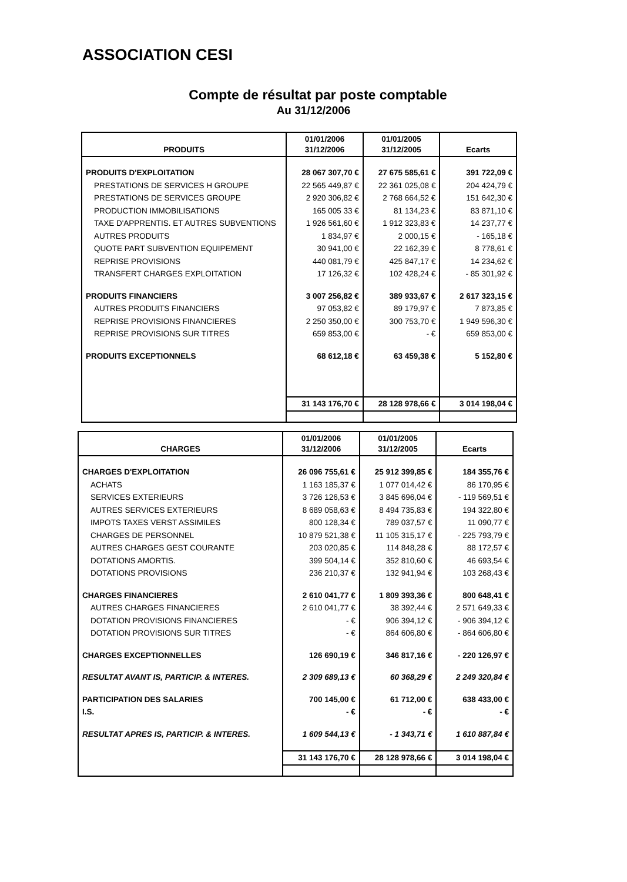ASSOCIATION CESI
Compte de résultat par poste comptable
Au 31/12/2006
| PRODUITS | 01/01/2006 31/12/2006 | 01/01/2005 31/12/2005 | Ecarts |
| --- | --- | --- | --- |
| PRODUITS D'EXPLOITATION | 28 067 307,70 € | 27 675 585,61 € | 391 722,09 € |
| PRESTATIONS DE SERVICES H GROUPE | 22 565 449,87 € | 22 361 025,08 € | 204 424,79 € |
| PRESTATIONS DE SERVICES GROUPE | 2 920 306,82 € | 2 768 664,52 € | 151 642,30 € |
| PRODUCTION IMMOBILISATIONS | 165 005 33 € | 81 134,23 € | 83 871,10 € |
| TAXE D'APPRENTIS. ET AUTRES SUBVENTIONS | 1 926 561,60 € | 1 912 323,83 € | 14 237,77 € |
| AUTRES PRODUITS | 1 834,97 € | 2 000,15 € | - 165,18 € |
| QUOTE PART SUBVENTION EQUIPEMENT | 30 941,00 € | 22 162,39 € | 8 778,61 € |
| REPRISE PROVISIONS | 440 081,79 € | 425 847,17 € | 14 234,62 € |
| TRANSFERT CHARGES EXPLOITATION | 17 126,32 € | 102 428,24 € | - 85 301,92 € |
| PRODUITS FINANCIERS | 3 007 256,82 € | 389 933,67 € | 2 617 323,15 € |
| AUTRES PRODUITS FINANCIERS | 97 053,82 € | 89 179,97 € | 7 873,85 € |
| REPRISE PROVISIONS FINANCIERES | 2 250 350,00 € | 300 753,70 € | 1 949 596,30 € |
| REPRISE PROVISIONS SUR TITRES | 659 853,00 € | - € | 659 853,00 € |
| PRODUITS EXCEPTIONNELS | 68 612,18 € | 63 459,38 € | 5 152,80 € |
| | 31 143 176,70 € | 28 128 978,66 € | 3 014 198,04 € |
| CHARGES | 01/01/2006 31/12/2006 | 01/01/2005 31/12/2005 | Ecarts |
| --- | --- | --- | --- |
| CHARGES D'EXPLOITATION | 26 096 755,61 € | 25 912 399,85 € | 184 355,76 € |
| ACHATS | 1 163 185,37 € | 1 077 014,42 € | 86 170,95 € |
| SERVICES EXTERIEURS | 3 726 126,53 € | 3 845 696,04 € | - 119 569,51 € |
| AUTRES SERVICES EXTERIEURS | 8 689 058,63 € | 8 494 735,83 € | 194 322,80 € |
| IMPOTS TAXES VERST ASSIMILES | 800 128,34 € | 789 037,57 € | 11 090,77 € |
| CHARGES DE PERSONNEL | 10 879 521,38 € | 11 105 315,17 € | - 225 793,79 € |
| AUTRES CHARGES GEST COURANTE | 203 020,85 € | 114 848,28 € | 88 172,57 € |
| DOTATIONS AMORTIS. | 399 504,14 € | 352 810,60 € | 46 693,54 € |
| DOTATIONS PROVISIONS | 236 210,37 € | 132 941,94 € | 103 268,43 € |
| CHARGES FINANCIERES | 2 610 041,77 € | 1 809 393,36 € | 800 648,41 € |
| AUTRES CHARGES FINANCIERES | 2 610 041,77 € | 38 392,44 € | 2 571 649,33 € |
| DOTATION PROVISIONS FINANCIERES | - € | 906 394,12 € | - 906 394,12 € |
| DOTATION PROVISIONS SUR TITRES | - € | 864 606,80 € | - 864 606,80 € |
| CHARGES EXCEPTIONNELLES | 126 690,19 € | 346 817,16 € | - 220 126,97 € |
| RESULTAT AVANT IS, PARTICIP. & INTERES. | 2 309 689,13 € | 60 368,29 € | 2 249 320,84 € |
| PARTICIPATION DES SALARIES | 700 145,00 € | 61 712,00 € | 638 433,00 € |
| I.S. | - € | - € | - € |
| RESULTAT APRES IS, PARTICIP. & INTERES. | 1 609 544,13 € | - 1 343,71 € | 1 610 887,84 € |
| | 31 143 176,70 € | 28 128 978,66 € | 3 014 198,04 € |